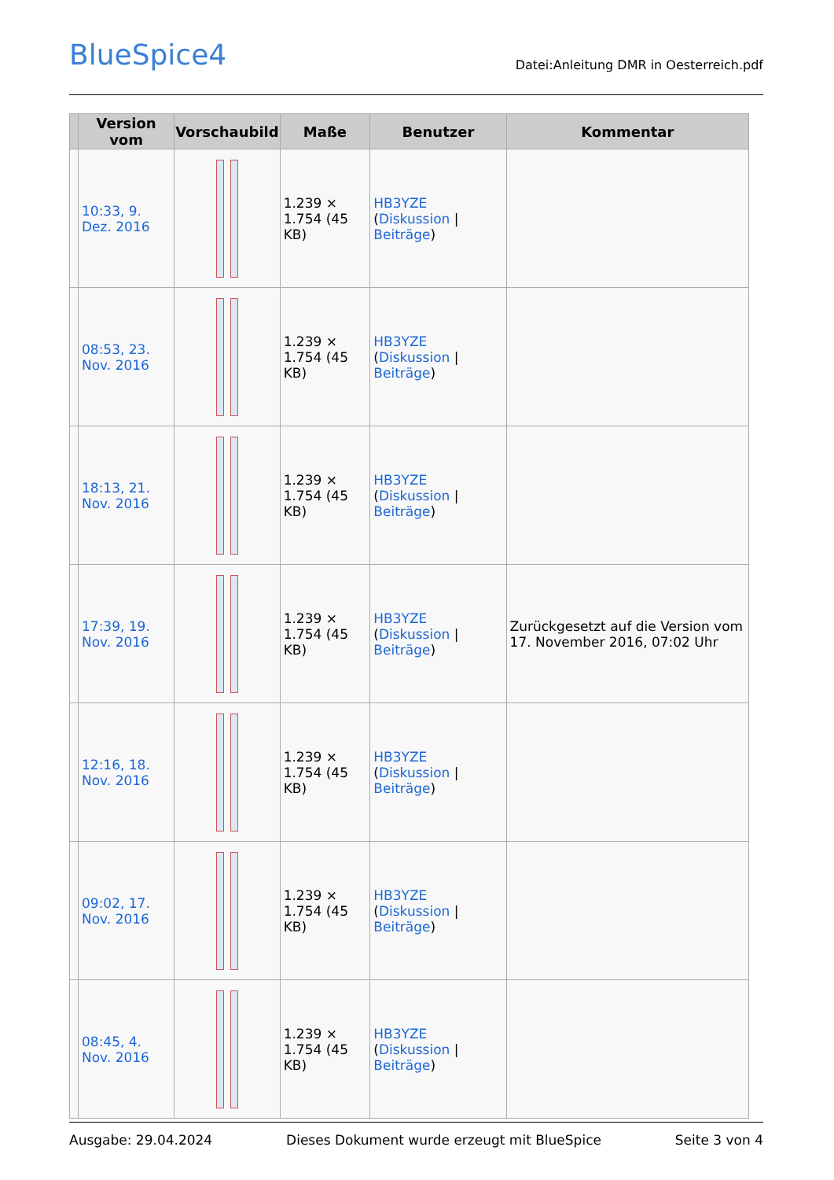BlueSpice4
Datei:Anleitung DMR in Oesterreich.pdf
| | Version vom | Vorschaubild | Maße | Benutzer | Kommentar |
| --- | --- | --- | --- | --- | --- |
| | 10:33, 9. Dez. 2016 | | 1.239 × 1.754 (45 KB) | HB3YZE ( Diskussion / Beiträge ) | |
| | 08:53, 23. Nov. 2016 | | 1.239 × 1.754 (45 KB) | HB3YZE ( Diskussion / Beiträge ) | |
| | 18:13, 21. Nov. 2016 | | 1.239 × 1.754 (45 KB) | HB3YZE ( Diskussion / Beiträge ) | |
| | 17:39, 19. Nov. 2016 | | 1.239 × 1.754 (45 KB) | HB3YZE ( Diskussion / Beiträge ) | Zurückgesetzt auf die Version vom 17. November 2016, 07:02 Uhr |
| | 12:16, 18. Nov. 2016 | | 1.239 × 1.754 (45 KB) | HB3YZE ( Diskussion / Beiträge ) | |
| | 09:02, 17. Nov. 2016 | | 1.239 × 1.754 (45 KB) | HB3YZE ( Diskussion / Beiträge ) | |
| | 08:45, 4. Nov. 2016 | | 1.239 × 1.754 (45 KB) | HB3YZE ( Diskussion / Beiträge ) | |
Ausgabe: 29.04.2024 Dieses Dokument wurde erzeugt mit BlueSpice Seite 3 von 4